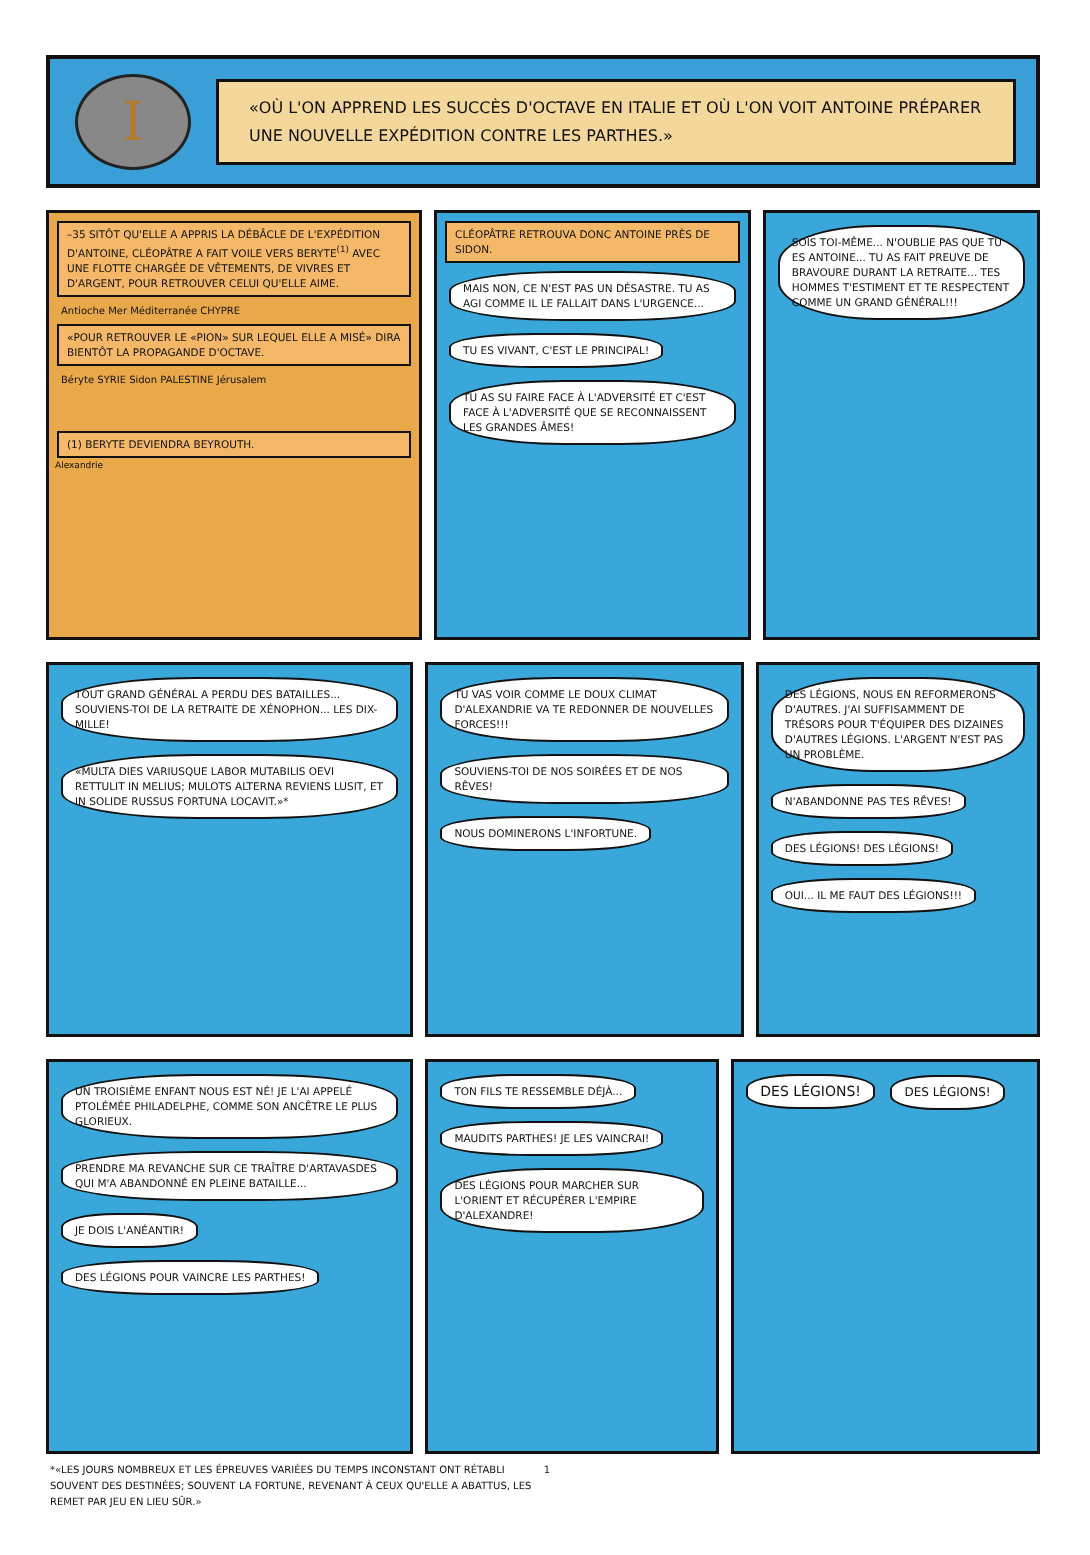I
«OÙ L'ON APPREND LES SUCCÈS D'OCTAVE EN ITALIE ET OÙ L'ON VOIT ANTOINE PRÉPARER UNE NOUVELLE EXPÉDITION CONTRE LES PARTHES.»
–35 SITÔT QU'ELLE A APPRIS LA DÉBÂCLE DE L'EXPÉDITION D'ANTOINE, CLÉOPÂTRE A FAIT VOILE VERS BERYTE<sup>(1)</sup> AVEC UNE FLOTTE CHARGÉE DE VÊTEMENTS, DE VIVRES ET D'ARGENT, POUR RETROUVER CELUI QU'ELLE AIME.
Antioche Mer Méditerranée CHYPRE
«POUR RETROUVER LE «PION» SUR LEQUEL ELLE A MISÉ» DIRA BIENTÔT LA PROPAGANDE D'OCTAVE.
Béryte SYRIE Sidon PALESTINE Jérusalem
(1) BERYTE DEVIENDRA BEYROUTH.
Alexandrie
CLÉOPÂTRE RETROUVA DONC ANTOINE PRÈS DE SIDON.
MAIS NON, CE N'EST PAS UN DÉSASTRE. TU AS AGI COMME IL LE FALLAIT DANS L'URGENCE...
TU ES VIVANT, C'EST LE PRINCIPAL!
TU AS SU FAIRE FACE À L'ADVERSITÉ ET C'EST FACE À L'ADVERSITÉ QUE SE RECONNAISSENT LES GRANDES ÂMES!
SOIS TOI-MÊME... N'OUBLIE PAS QUE TU ES ANTOINE... TU AS FAIT PREUVE DE BRAVOURE DURANT LA RETRAITE... TES HOMMES T'ESTIMENT ET TE RESPECTENT COMME UN GRAND GÉNÉRAL!!!
TOUT GRAND GÉNÉRAL A PERDU DES BATAILLES... SOUVIENS-TOI DE LA RETRAITE DE XÉNOPHON... LES DIX-MILLE!
«MULTA DIES VARIUSQUE LABOR MUTABILIS OEVI RETTULIT IN MELIUS; MULOTS ALTERNA REVIENS LUSIT, ET IN SOLIDE RUSSUS FORTUNA LOCAVIT.»*
TU VAS VOIR COMME LE DOUX CLIMAT D'ALEXANDRIE VA TE REDONNER DE NOUVELLES FORCES!!!
SOUVIENS-TOI DE NOS SOIRÉES ET DE NOS RÊVES!
NOUS DOMINERONS L'INFORTUNE.
DES LÉGIONS, NOUS EN REFORMERONS D'AUTRES. J'AI SUFFISAMMENT DE TRÉSORS POUR T'ÉQUIPER DES DIZAINES D'AUTRES LÉGIONS. L'ARGENT N'EST PAS UN PROBLÈME.
N'ABANDONNE PAS TES RÊVES! DES LÉGIONS! DES LÉGIONS!
OUI... IL ME FAUT DES LÉGIONS!!!
UN TROISIÈME ENFANT NOUS EST NÉ! JE L'AI APPELÉ PTOLÉMÉE PHILADELPHE, COMME SON ANCÊTRE LE PLUS GLORIEUX.
PRENDRE MA REVANCHE SUR CE TRAÎTRE D'ARTAVASDES QUI M'A ABANDONNÉ EN PLEINE BATAILLE...
JE DOIS L'ANÉANTIR!
DES LÉGIONS POUR VAINCRE LES PARTHES!
TON FILS TE RESSEMBLE DÉJÀ...
MAUDITS PARTHES! JE LES VAINCRAI!
DES LÉGIONS POUR MARCHER SUR L'ORIENT ET RÉCUPÉRER L'EMPIRE D'ALEXANDRE!
DES LÉGIONS!
DES LÉGIONS!
*«LES JOURS NOMBREUX ET LES ÉPREUVES VARIÉES DU TEMPS INCONSTANT ONT RÉTABLI SOUVENT DES DESTINÉES; SOUVENT LA FORTUNE, REVENANT À CEUX QU'ELLE A ABATTUS, LES REMET PAR JEU EN LIEU SÛR.»
1